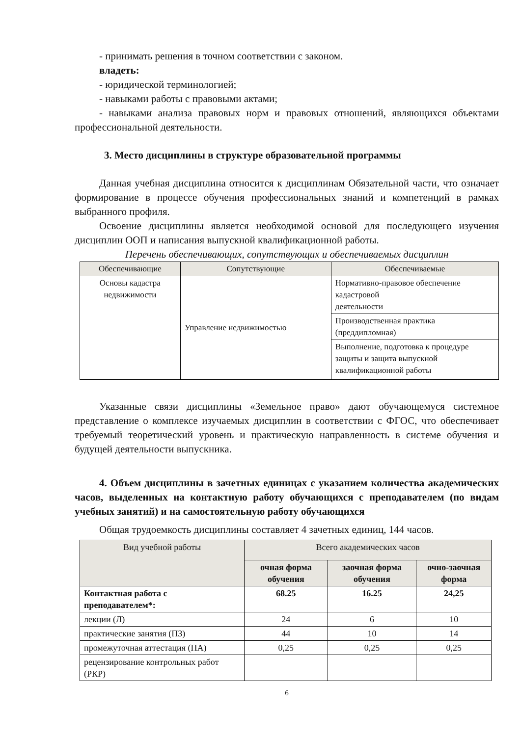- принимать решения в точном соответствии с законом.
владеть:
- юридической терминологией;
- навыками работы с правовыми актами;
- навыками анализа правовых норм и правовых отношений, являющихся объектами профессиональной деятельности.
3. Место дисциплины в структуре образовательной программы
Данная учебная дисциплина относится к дисциплинам Обязательной части, что означает формирование в процессе обучения профессиональных знаний и компетенций в рамках выбранного профиля.
Освоение дисциплины является необходимой основой для последующего изучения дисциплин ООП и написания выпускной квалификационной работы.
Перечень обеспечивающих, сопутствующих и обеспечиваемых дисциплин
| Обеспечивающие | Сопутствующие | Обеспечиваемые |
| --- | --- | --- |
| Основы кадастра недвижимости | Управление недвижимостью | Нормативно-правовое обеспечение кадастровой деятельности |
| | | Производственная практика (преддипломная) |
| | | Выполнение, подготовка к процедуре защиты и защита выпускной квалификационной работы |
Указанные связи дисциплины «Земельное право» дают обучающемуся системное представление о комплексе изучаемых дисциплин в соответствии с ФГОС, что обеспечивает требуемый теоретический уровень и практическую направленность в системе обучения и будущей деятельности выпускника.
4. Объем дисциплины в зачетных единицах с указанием количества академических часов, выделенных на контактную работу обучающихся с преподавателем (по видам учебных занятий) и на самостоятельную работу обучающихся
Общая трудоемкость дисциплины составляет 4 зачетных единиц, 144 часов.
| Вид учебной работы | Всего академических часов | | |
| --- | --- | --- | --- |
| | очная форма обучения | заочная форма обучения | очно-заочная форма |
| Контактная работа с преподавателем*: | 68.25 | 16.25 | 24,25 |
| лекции (Л) | 24 | 6 | 10 |
| практические занятия (ПЗ) | 44 | 10 | 14 |
| промежуточная аттестация (ПА) | 0,25 | 0,25 | 0,25 |
| рецензирование контрольных работ (РКР) | | | |
6